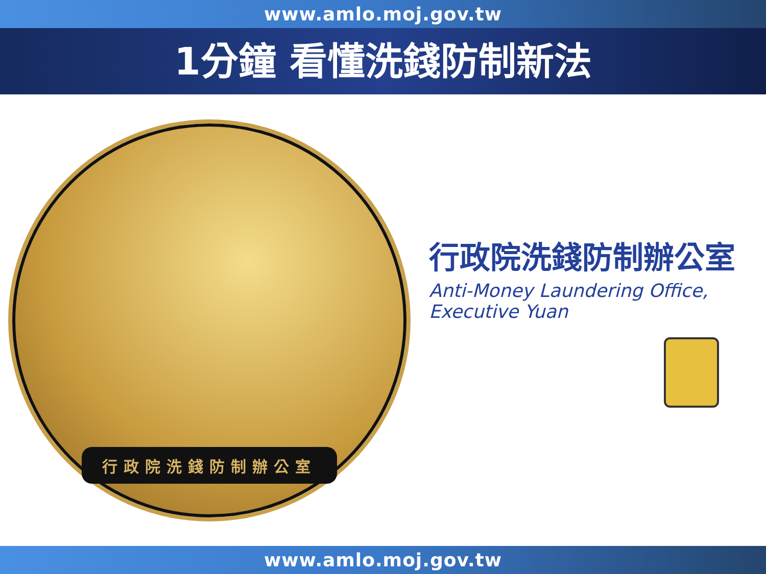www.amlo.moj.gov.tw
1分鐘 看懂洗錢防制新法
行政院洗錢防制辦公室
行政院洗錢防制辦公室
Anti-Money Laundering Office,
Executive Yuan
www.amlo.moj.gov.tw